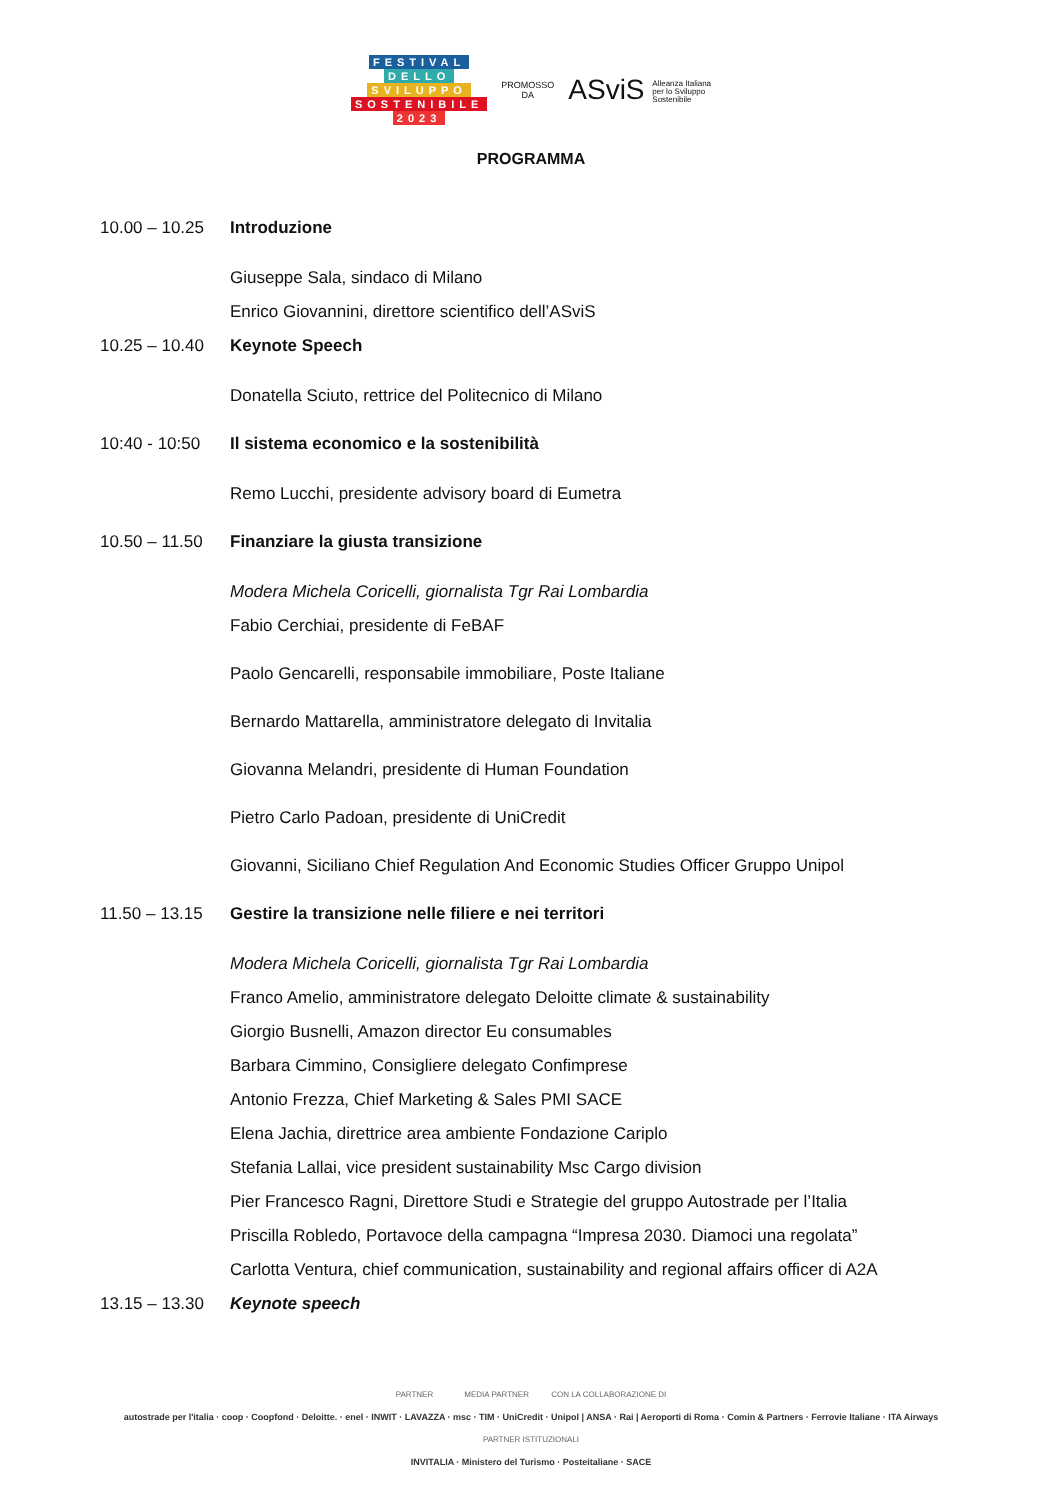FESTIVAL
DELLO
SVILUPPO
SOSTENIBILE
2023
PROMOSSO
DA
ASviS Alleanza Italiana
per lo Sviluppo
Sostenibile
PROGRAMMA
10.00 – 10.25
Introduzione
Giuseppe Sala, sindaco di Milano
Enrico Giovannini, direttore scientifico dell’ASviS
10.25 – 10.40
Keynote Speech
Donatella Sciuto, rettrice del Politecnico di Milano
10:40 - 10:50
Il sistema economico e la sostenibilità
Remo Lucchi, presidente advisory board di Eumetra
10.50 – 11.50
Finanziare la giusta transizione
Modera Michela Coricelli, giornalista Tgr Rai Lombardia
Fabio Cerchiai, presidente di FeBAF
Paolo Gencarelli, responsabile immobiliare, Poste Italiane
Bernardo Mattarella, amministratore delegato di Invitalia
Giovanna Melandri, presidente di Human Foundation
Pietro Carlo Padoan, presidente di UniCredit
Giovanni, Siciliano Chief Regulation And Economic Studies Officer Gruppo Unipol
11.50 – 13.15
Gestire la transizione nelle filiere e nei territori
Modera Michela Coricelli, giornalista Tgr Rai Lombardia
Franco Amelio, amministratore delegato Deloitte climate & sustainability
Giorgio Busnelli, Amazon director Eu consumables
Barbara Cimmino, Consigliere delegato Confimprese
Antonio Frezza, Chief Marketing & Sales PMI SACE
Elena Jachia, direttrice area ambiente Fondazione Cariplo
Stefania Lallai, vice president sustainability Msc Cargo division
Pier Francesco Ragni, Direttore Studi e Strategie del gruppo Autostrade per l’Italia
Priscilla Robledo, Portavoce della campagna “Impresa 2030. Diamoci una regolata”
Carlotta Ventura, chief communication, sustainability and regional affairs officer di A2A
13.15 – 13.30
Keynote speech
PARTNER MEDIA PARTNER CON LA COLLABORAZIONE DI
autostrade per l'italia · coop · Coopfond · Deloitte. · enel · INWIT · LAVAZZA · msc · TIM · UniCredit · Unipol | ANSA · Rai | Aeroporti di Roma · Comin & Partners · Ferrovie Italiane · ITA Airways
PARTNER ISTITUZIONALI
INVITALIA · Ministero del Turismo · Posteitaliane · SACE